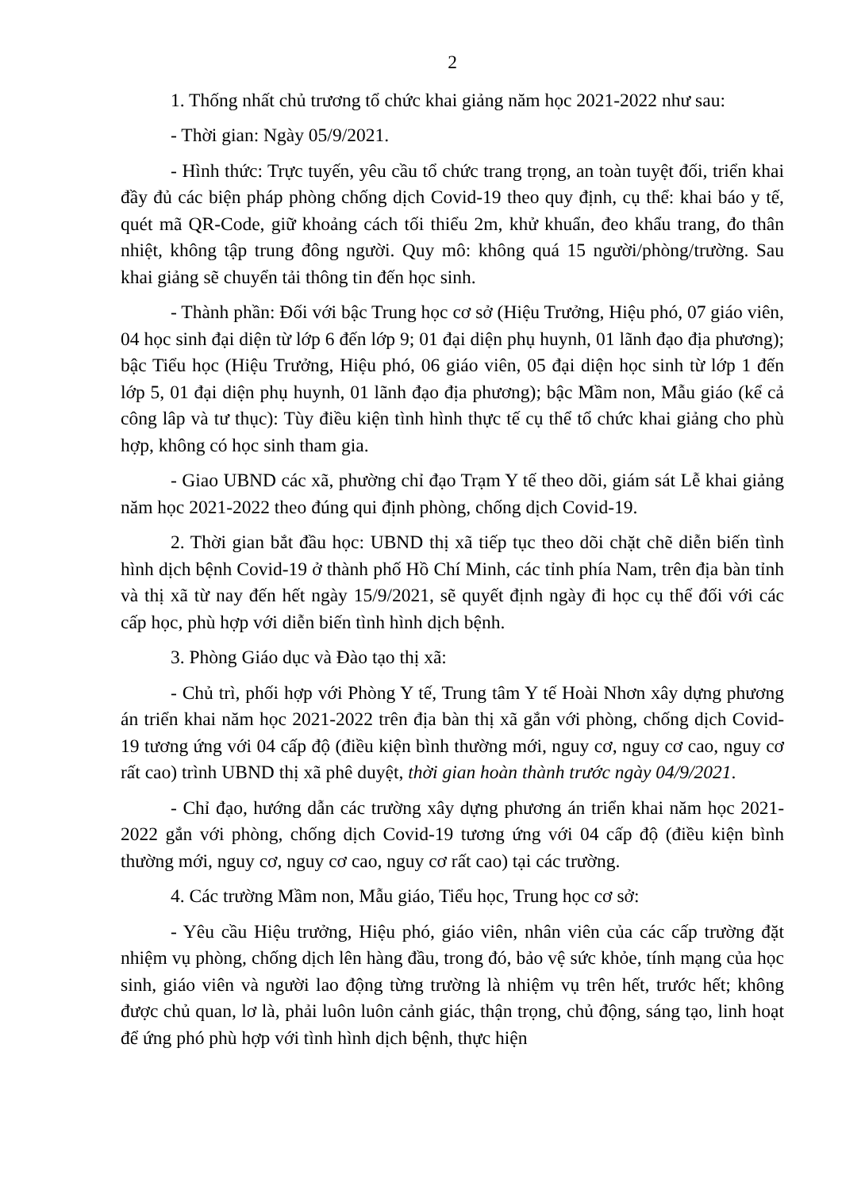2
1. Thống nhất chủ trương tổ chức khai giảng năm học 2021-2022 như sau:
- Thời gian: Ngày 05/9/2021.
- Hình thức: Trực tuyến, yêu cầu tổ chức trang trọng, an toàn tuyệt đối, triển khai đầy đủ các biện pháp phòng chống dịch Covid-19 theo quy định, cụ thể: khai báo y tế, quét mã QR-Code, giữ khoảng cách tối thiểu 2m, khử khuẩn, đeo khẩu trang, đo thân nhiệt, không tập trung đông người. Quy mô: không quá 15 người/phòng/trường. Sau khai giảng sẽ chuyển tải thông tin đến học sinh.
- Thành phần: Đối với bậc Trung học cơ sở (Hiệu Trưởng, Hiệu phó, 07 giáo viên, 04 học sinh đại diện từ lớp 6 đến lớp 9; 01 đại diện phụ huynh, 01 lãnh đạo địa phương); bậc Tiểu học (Hiệu Trưởng, Hiệu phó, 06 giáo viên, 05 đại diện học sinh từ lớp 1 đến lớp 5, 01 đại diện phụ huynh, 01 lãnh đạo địa phương); bậc Mầm non, Mẫu giáo (kể cả công lâp và tư thục): Tùy điều kiện tình hình thực tế cụ thể tổ chức khai giảng cho phù hợp, không có học sinh tham gia.
- Giao UBND các xã, phường chỉ đạo Trạm Y tế theo dõi, giám sát Lễ khai giảng năm học 2021-2022 theo đúng qui định phòng, chống dịch Covid-19.
2. Thời gian bắt đầu học: UBND thị xã tiếp tục theo dõi chặt chẽ diễn biến tình hình dịch bệnh Covid-19 ở thành phố Hồ Chí Minh, các tỉnh phía Nam, trên địa bàn tỉnh và thị xã từ nay đến hết ngày 15/9/2021, sẽ quyết định ngày đi học cụ thể đối với các cấp học, phù hợp với diễn biến tình hình dịch bệnh.
3. Phòng Giáo dục và Đào tạo thị xã:
- Chủ trì, phối hợp với Phòng Y tế, Trung tâm Y tế Hoài Nhơn xây dựng phương án triển khai năm học 2021-2022 trên địa bàn thị xã gắn với phòng, chống dịch Covid-19 tương ứng với 04 cấp độ (điều kiện bình thường mới, nguy cơ, nguy cơ cao, nguy cơ rất cao) trình UBND thị xã phê duyệt, thời gian hoàn thành trước ngày 04/9/2021.
- Chỉ đạo, hướng dẫn các trường xây dựng phương án triển khai năm học 2021-2022 gắn với phòng, chống dịch Covid-19 tương ứng với 04 cấp độ (điều kiện bình thường mới, nguy cơ, nguy cơ cao, nguy cơ rất cao) tại các trường.
4. Các trường Mầm non, Mẫu giáo, Tiểu học, Trung học cơ sở:
- Yêu cầu Hiệu trưởng, Hiệu phó, giáo viên, nhân viên của các cấp trường đặt nhiệm vụ phòng, chống dịch lên hàng đầu, trong đó, bảo vệ sức khỏe, tính mạng của học sinh, giáo viên và người lao động từng trường là nhiệm vụ trên hết, trước hết; không được chủ quan, lơ là, phải luôn luôn cảnh giác, thận trọng, chủ động, sáng tạo, linh hoạt để ứng phó phù hợp với tình hình dịch bệnh, thực hiện